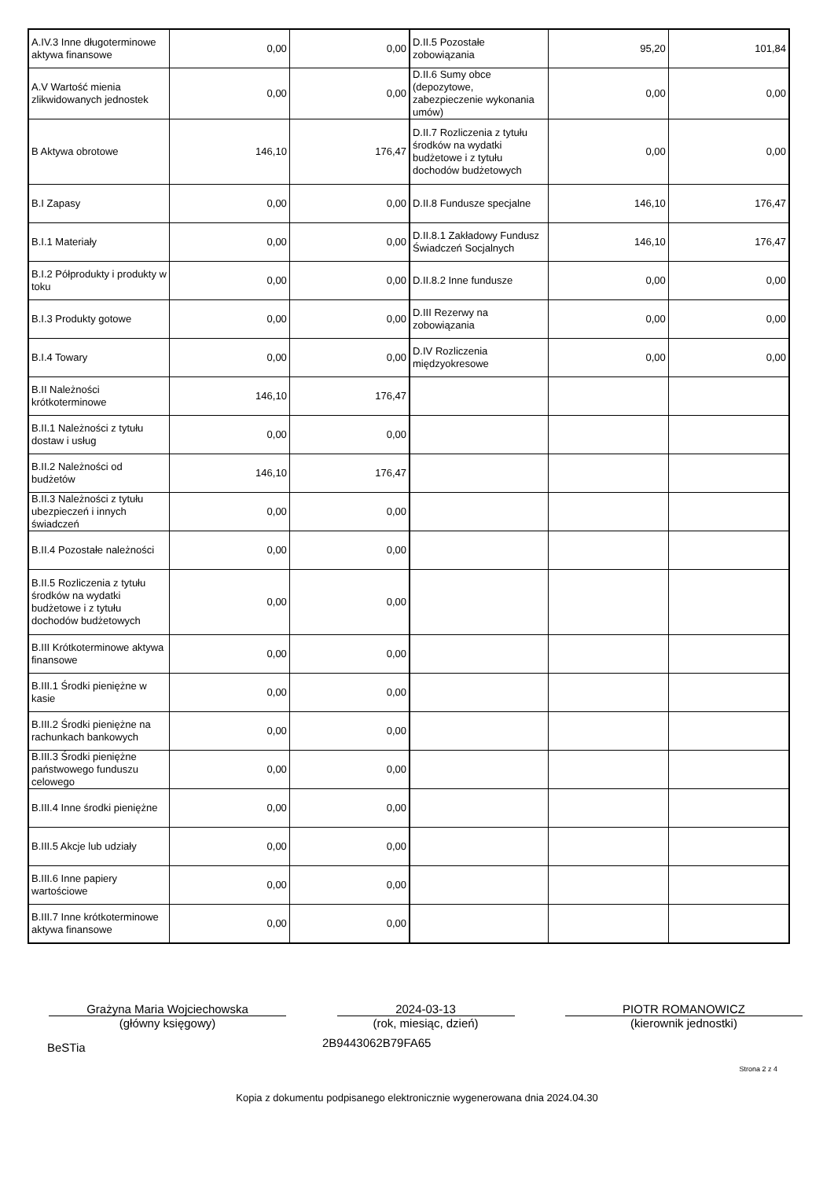| A.IV.3 Inne długoterminowe aktywa finansowe | 0,00 | 0,00 | D.II.5 Pozostałe zobowiązania | 95,20 | 101,84 |
| A.V Wartość mienia zlikwidowanych jednostek | 0,00 | 0,00 | D.II.6 Sumy obce (depozytowe, zabezpieczenie wykonania umów) | 0,00 | 0,00 |
| B Aktywa obrotowe | 146,10 | 176,47 | D.II.7 Rozliczenia z tytułu środków na wydatki budżetowe i z tytułu dochodów budżetowych | 0,00 | 0,00 |
| B.I Zapasy | 0,00 | 0,00 | D.II.8 Fundusze specjalne | 146,10 | 176,47 |
| B.I.1 Materiały | 0,00 | 0,00 | D.II.8.1 Zakładowy Fundusz Świadczeń Socjalnych | 146,10 | 176,47 |
| B.I.2 Półprodukty i produkty w toku | 0,00 | 0,00 | D.II.8.2 Inne fundusze | 0,00 | 0,00 |
| B.I.3 Produkty gotowe | 0,00 | 0,00 | D.III Rezerwy na zobowiązania | 0,00 | 0,00 |
| B.I.4 Towary | 0,00 | 0,00 | D.IV Rozliczenia międzyokresowe | 0,00 | 0,00 |
| B.II Należności krótkoterminowe | 146,10 | 176,47 | | | |
| B.II.1 Należności z tytułu dostaw i usług | 0,00 | 0,00 | | | |
| B.II.2 Należności od budżetów | 146,10 | 176,47 | | | |
| B.II.3 Należności z tytułu ubezpieczeń i innych świadczeń | 0,00 | 0,00 | | | |
| B.II.4 Pozostałe należności | 0,00 | 0,00 | | | |
| B.II.5 Rozliczenia z tytułu środków na wydatki budżetowe i z tytułu dochodów budżetowych | 0,00 | 0,00 | | | |
| B.III Krótkoterminowe aktywa finansowe | 0,00 | 0,00 | | | |
| B.III.1 Środki pieniężne w kasie | 0,00 | 0,00 | | | |
| B.III.2 Środki pieniężne na rachunkach bankowych | 0,00 | 0,00 | | | |
| B.III.3 Środki pieniężne państwowego funduszu celowego | 0,00 | 0,00 | | | |
| B.III.4 Inne środki pieniężne | 0,00 | 0,00 | | | |
| B.III.5 Akcje lub udziały | 0,00 | 0,00 | | | |
| B.III.6 Inne papiery wartościowe | 0,00 | 0,00 | | | |
| B.III.7 Inne krótkoterminowe aktywa finansowe | 0,00 | 0,00 | | | |
Grażyna Maria Wojciechowska
(główny księgowy)
2024-03-13
(rok, miesiąc, dzień)
PIOTR ROMANOWICZ
(kierownik jednostki)
BeSTia 2B9443062B79FA65
Strona 2 z 4
Kopia z dokumentu podpisanego elektronicznie wygenerowana dnia 2024.04.30